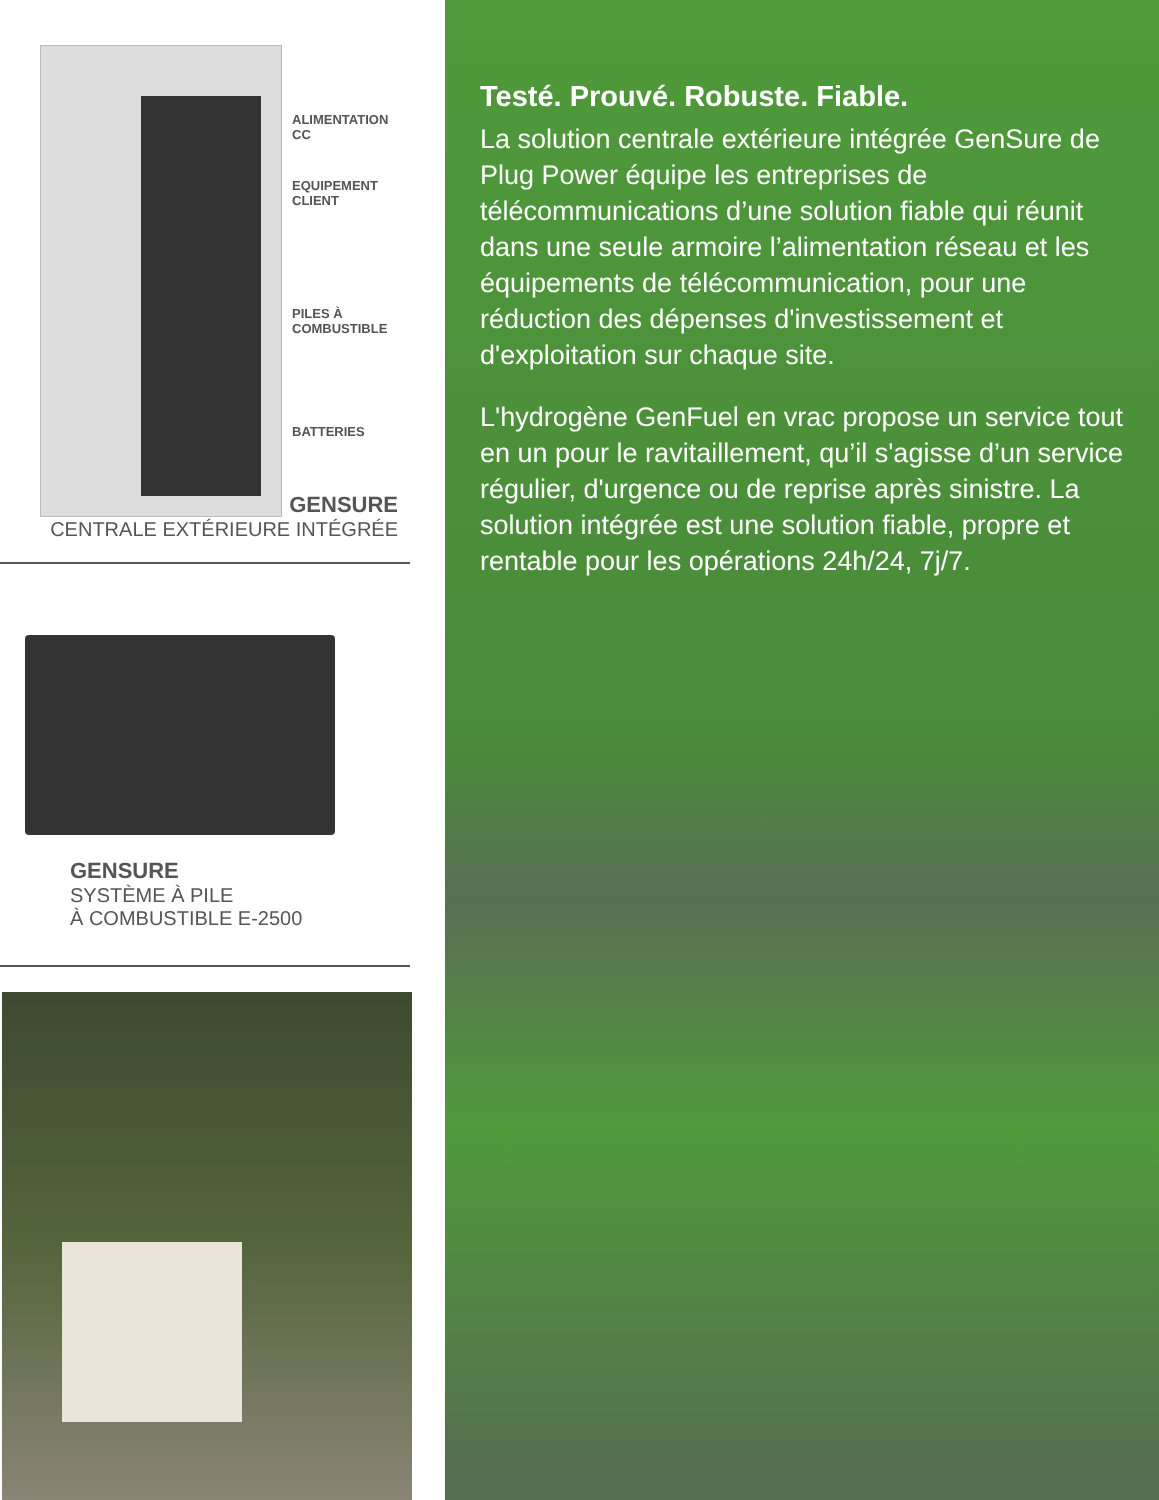ALIMENTATION
CC
EQUIPEMENT
CLIENT
PILES À
COMBUSTIBLE
BATTERIES
GENSURE
CENTRALE EXTÉRIEURE INTÉGRÉE
GENSURE
SYSTÈME À PILE
À COMBUSTIBLE E-2500
Testé. Prouvé. Robuste. Fiable.
La solution centrale extérieure intégrée GenSure de Plug Power équipe les entreprises de télécommunications d’une solution fiable qui réunit dans une seule armoire l’alimentation réseau et les équipements de télécommunication, pour une réduction des dépenses d'investissement et d'exploitation sur chaque site.
L'hydrogène GenFuel en vrac propose un service tout en un pour le ravitaillement, qu’il s'agisse d’un service régulier, d'urgence ou de reprise après sinistre. La solution intégrée est une solution fiable, propre et rentable pour les opérations 24h/24, 7j/7.